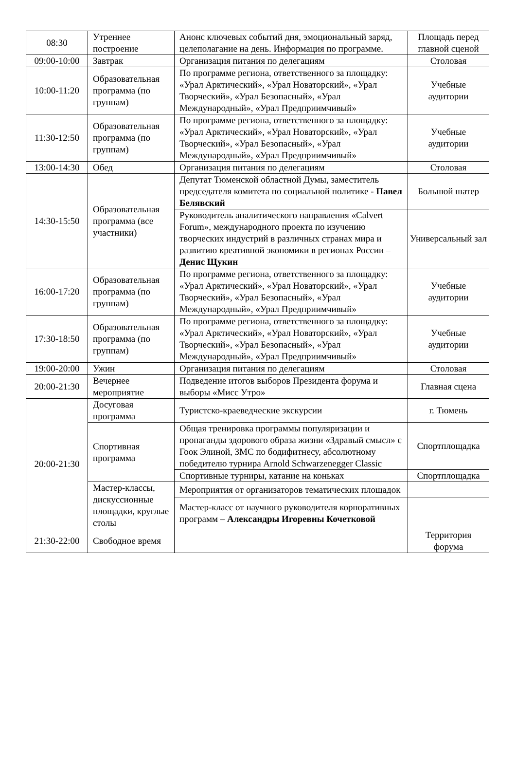| 08:30 | Утреннее построение | Анонс ключевых событий дня, эмоциональный заряд, целеполагание на день. Информация по программе. | Площадь перед главной сценой |
| 09:00-10:00 | Завтрак | Организация питания по делегациям | Столовая |
| 10:00-11:20 | Образовательная программа (по группам) | По программе региона, ответственного за площадку: «Урал Арктический», «Урал Новаторский», «Урал Творческий», «Урал Безопасный», «Урал Международный», «Урал Предприимчивый» | Учебные аудитории |
| 11:30-12:50 | Образовательная программа (по группам) | По программе региона, ответственного за площадку: «Урал Арктический», «Урал Новаторский», «Урал Творческий», «Урал Безопасный», «Урал Международный», «Урал Предприимчивый» | Учебные аудитории |
| 13:00-14:30 | Обед | Организация питания по делегациям | Столовая |
| 14:30-15:50 | Образовательная программа (все участники) | Депутат Тюменской областной Думы, заместитель председателя комитета по социальной политике - Павел Белявский | Большой шатер |
| | | Руководитель аналитического направления «Calvert Forum», международного проекта по изучению творческих индустрий в различных странах мира и развитию креативной экономики в регионах России – Денис Щукин | Универсальный зал |
| 16:00-17:20 | Образовательная программа (по группам) | По программе региона, ответственного за площадку: «Урал Арктический», «Урал Новаторский», «Урал Творческий», «Урал Безопасный», «Урал Международный», «Урал Предприимчивый» | Учебные аудитории |
| 17:30-18:50 | Образовательная программа (по группам) | По программе региона, ответственного за площадку: «Урал Арктический», «Урал Новаторский», «Урал Творческий», «Урал Безопасный», «Урал Международный», «Урал Предприимчивый» | Учебные аудитории |
| 19:00-20:00 | Ужин | Организация питания по делегациям | Столовая |
| 20:00-21:30 | Вечернее мероприятие | Подведение итогов выборов Президента форума и выборы «Мисс Утро» | Главная сцена |
| 20:00-21:30 | Досуговая программа | Туристско-краеведческие экскурсии | г. Тюмень |
| | Спортивная программа | Общая тренировка программы популяризации и пропаганды здорового образа жизни «Здравый смысл» с Гоок Элиной, ЗМС по бодифитнесу, абсолютному победителю турнира Arnold Schwarzenegger Classic | Спортплощадка |
| | | Спортивные турниры, катание на коньках | Спортплощадка |
| | Мастер-классы, дискуссионные площадки, круглые столы | Мероприятия от организаторов тематических площадок | |
| | | Мастер-класс от научного руководителя корпоративных программ – Александры Игоревны Кочетковой | |
| 21:30-22:00 | Свободное время | | Территория форума |